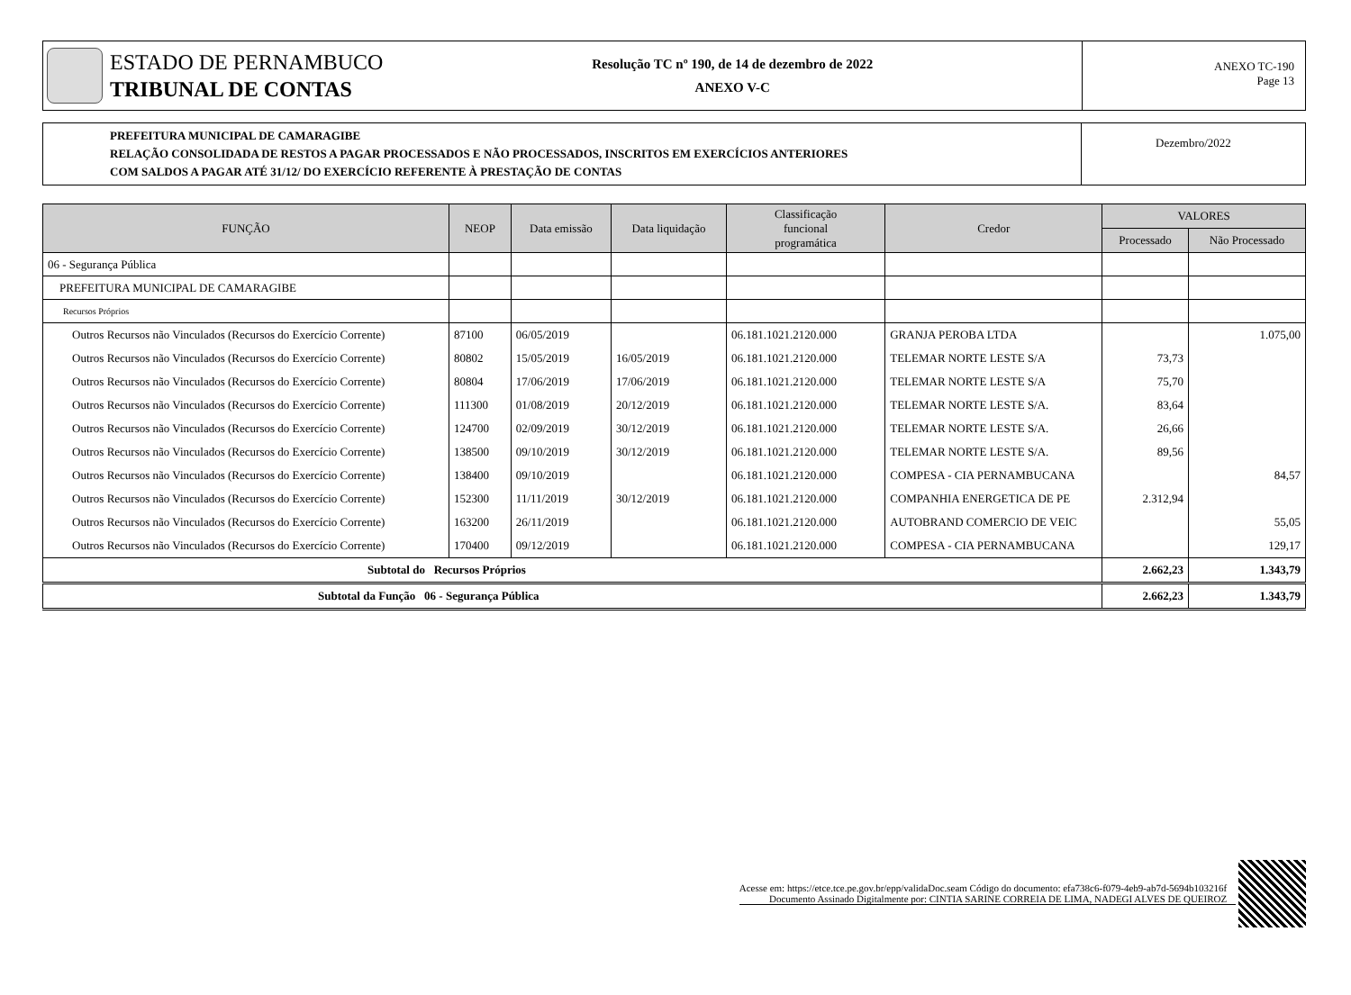ESTADO DE PERNAMBUCO
TRIBUNAL DE CONTAS
Resolução TC nº 190, de 14 de dezembro de 2022
ANEXO V-C
ANEXO TC-190
Page 13
PREFEITURA MUNICIPAL DE CAMARAGIBE
RELAÇÃO CONSOLIDADA DE RESTOS A PAGAR PROCESSADOS E NÃO PROCESSADOS, INSCRITOS EM EXERCÍCIOS ANTERIORES
COM SALDOS A PAGAR ATÉ 31/12/ DO EXERCÍCIO REFERENTE À PRESTAÇÃO DE CONTAS
Dezembro/2022
| FUNÇÃO | NEOP | Data emissão | Data liquidação | Classificação funcional programática | Credor | VALORES | |
| --- | --- | --- | --- | --- | --- | --- | --- |
| | | | | | | Processado | Não Processado |
| 06 - Segurança Pública | | | | | | | |
| PREFEITURA MUNICIPAL DE CAMARAGIBE | | | | | | | |
| Recursos Próprios | | | | | | | |
| Outros Recursos não Vinculados (Recursos do Exercício Corrente) | 87100 | 06/05/2019 | | 06.181.1021.2120.000 | GRANJA PEROBA LTDA | | 1.075,00 |
| Outros Recursos não Vinculados (Recursos do Exercício Corrente) | 80802 | 15/05/2019 | 16/05/2019 | 06.181.1021.2120.000 | TELEMAR NORTE LESTE S/A | 73,73 | |
| Outros Recursos não Vinculados (Recursos do Exercício Corrente) | 80804 | 17/06/2019 | 17/06/2019 | 06.181.1021.2120.000 | TELEMAR NORTE LESTE S/A | 75,70 | |
| Outros Recursos não Vinculados (Recursos do Exercício Corrente) | 111300 | 01/08/2019 | 20/12/2019 | 06.181.1021.2120.000 | TELEMAR NORTE LESTE S/A. | 83,64 | |
| Outros Recursos não Vinculados (Recursos do Exercício Corrente) | 124700 | 02/09/2019 | 30/12/2019 | 06.181.1021.2120.000 | TELEMAR NORTE LESTE S/A. | 26,66 | |
| Outros Recursos não Vinculados (Recursos do Exercício Corrente) | 138500 | 09/10/2019 | 30/12/2019 | 06.181.1021.2120.000 | TELEMAR NORTE LESTE S/A. | 89,56 | |
| Outros Recursos não Vinculados (Recursos do Exercício Corrente) | 138400 | 09/10/2019 | | 06.181.1021.2120.000 | COMPESA - CIA PERNAMBUCANA | | 84,57 |
| Outros Recursos não Vinculados (Recursos do Exercício Corrente) | 152300 | 11/11/2019 | 30/12/2019 | 06.181.1021.2120.000 | COMPANHIA ENERGETICA DE PE | 2.312,94 | |
| Outros Recursos não Vinculados (Recursos do Exercício Corrente) | 163200 | 26/11/2019 | | 06.181.1021.2120.000 | AUTOBRAND COMERCIO DE VEIC | | 55,05 |
| Outros Recursos não Vinculados (Recursos do Exercício Corrente) | 170400 | 09/12/2019 | | 06.181.1021.2120.000 | COMPESA - CIA PERNAMBUCANA | | 129,17 |
| Subtotal do Recursos Próprios | | | | | | 2.662,23 | 1.343,79 |
| Subtotal da Função 06 - Segurança Pública | | | | | | 2.662,23 | 1.343,79 |
Acesse em: https://etce.tce.pe.gov.br/epp/validaDoc.seam Código do documento: efa738c6-f079-4eb9-ab7d-5694b103216f
Documento Assinado Digitalmente por: CINTIA SARINE CORREIA DE LIMA, NADEGI ALVES DE QUEIROZ